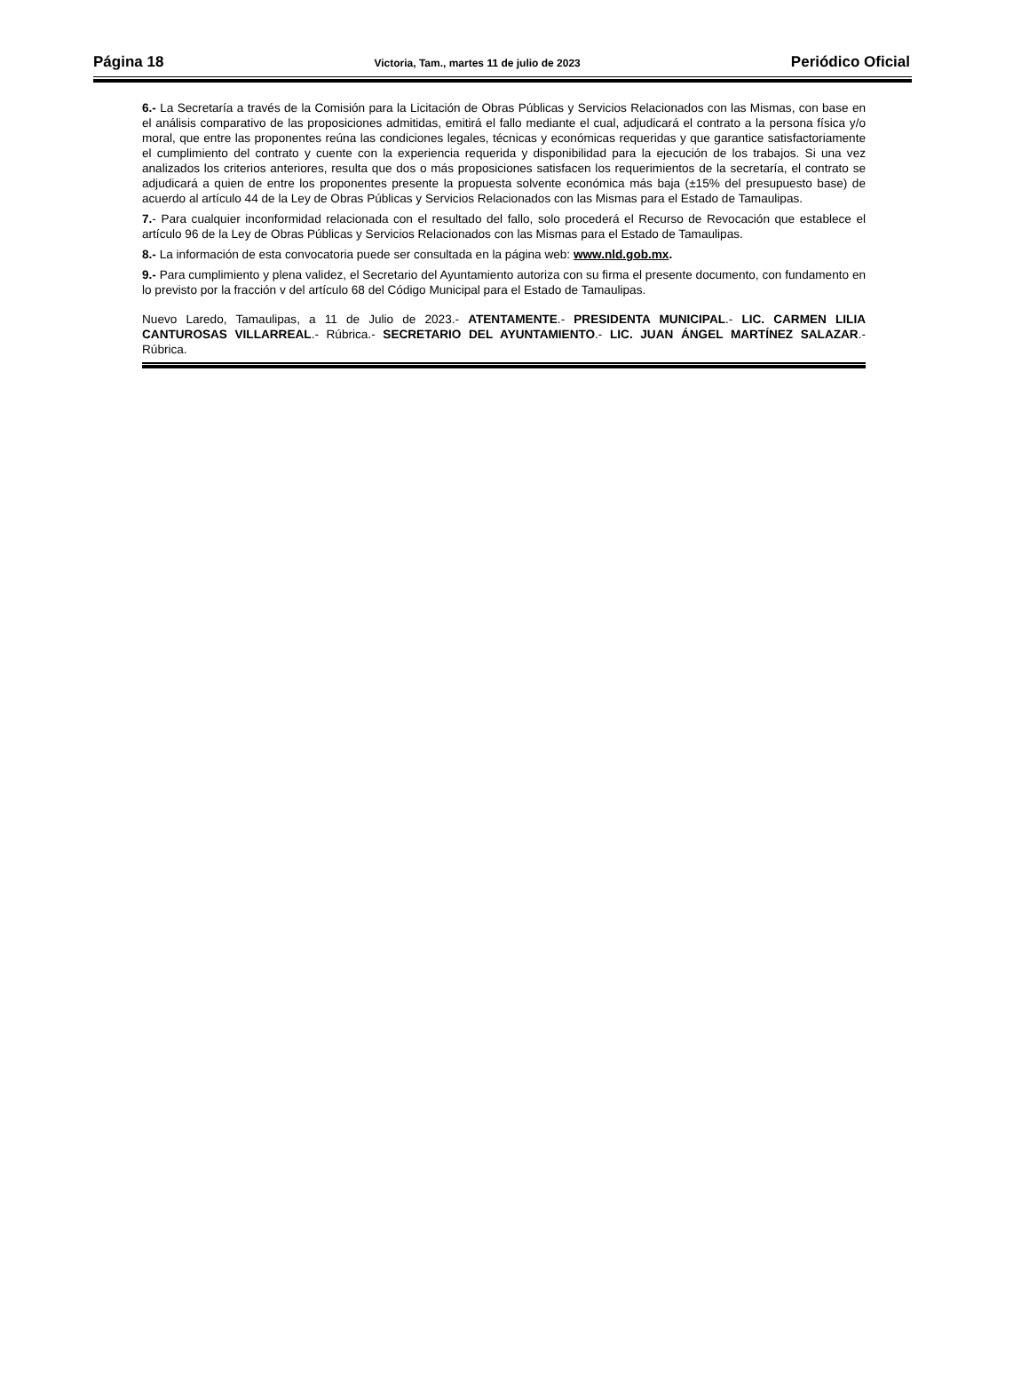Página 18 Victoria, Tam., martes 11 de julio de 2023 Periódico Oficial
6.- La Secretaría a través de la Comisión para la Licitación de Obras Públicas y Servicios Relacionados con las Mismas, con base en el análisis comparativo de las proposiciones admitidas, emitirá el fallo mediante el cual, adjudicará el contrato a la persona física y/o moral, que entre las proponentes reúna las condiciones legales, técnicas y económicas requeridas y que garantice satisfactoriamente el cumplimiento del contrato y cuente con la experiencia requerida y disponibilidad para la ejecución de los trabajos. Si una vez analizados los criterios anteriores, resulta que dos o más proposiciones satisfacen los requerimientos de la secretaría, el contrato se adjudicará a quien de entre los proponentes presente la propuesta solvente económica más baja (±15% del presupuesto base) de acuerdo al artículo 44 de la Ley de Obras Públicas y Servicios Relacionados con las Mismas para el Estado de Tamaulipas.
7.- Para cualquier inconformidad relacionada con el resultado del fallo, solo procederá el Recurso de Revocación que establece el artículo 96 de la Ley de Obras Públicas y Servicios Relacionados con las Mismas para el Estado de Tamaulipas.
8.- La información de esta convocatoria puede ser consultada en la página web: www.nld.gob.mx.
9.- Para cumplimiento y plena validez, el Secretario del Ayuntamiento autoriza con su firma el presente documento, con fundamento en lo previsto por la fracción v del artículo 68 del Código Municipal para el Estado de Tamaulipas.
Nuevo Laredo, Tamaulipas, a 11 de Julio de 2023.- ATENTAMENTE.- PRESIDENTA MUNICIPAL.- LIC. CARMEN LILIA CANTUROSAS VILLARREAL.- Rúbrica.- SECRETARIO DEL AYUNTAMIENTO.- LIC. JUAN ÁNGEL MARTÍNEZ SALAZAR.- Rúbrica.